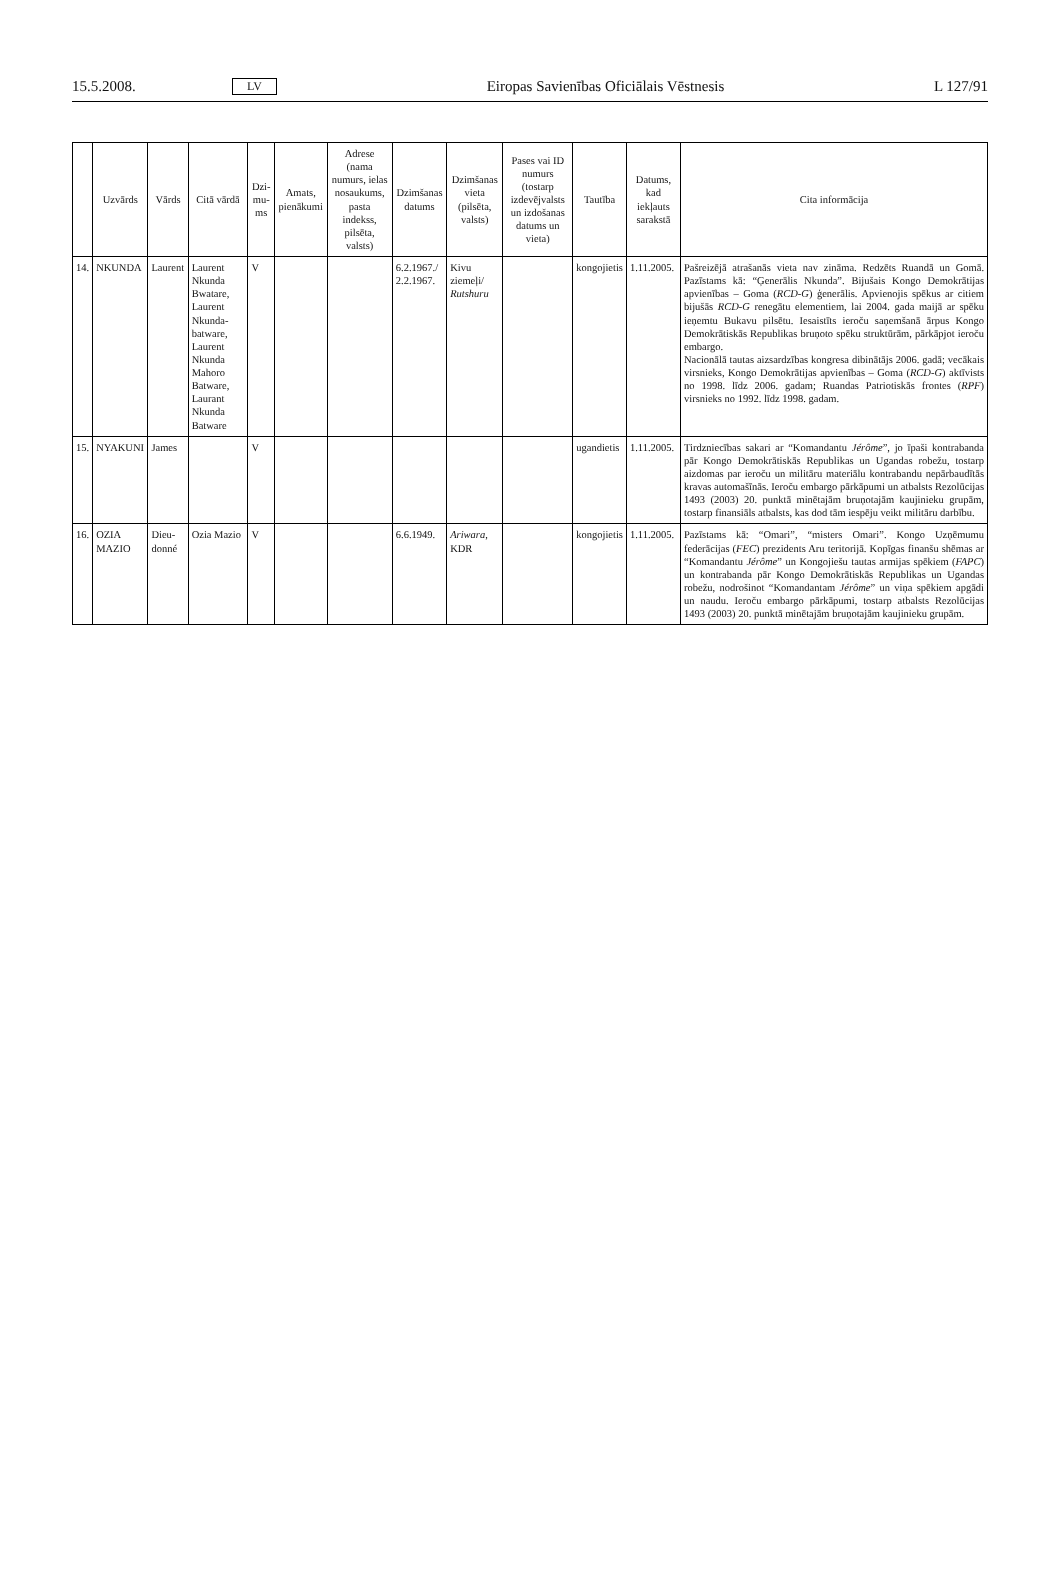15.5.2008. LV Eiropas Savienības Oficiālais Vēstnesis L 127/91
| | Uzvārds | Vārds | Citā vārdā | Dzi-mu-ms | Amats, pienākumi | Adrese (nama numurs, ielas nosaukums, pasta indekss, pilsēta, valsts) | Dzimšanas datums | Dzimšanas vieta (pilsēta, valsts) | Pases vai ID numurs (tostarp izdevējvalsts un izdošanas datums un vieta) | Tautība | Datums, kad iekļauts sarakstā | Cita informācija |
| --- | --- | --- | --- | --- | --- | --- | --- | --- | --- | --- | --- | --- |
| 14. | NKUNDA | Laurent | Laurent Nkunda Bwatare, Laurent Nkunda-batware, Laurent Nkunda Mahoro Batware, Laurant Nkunda Batware | V | | | 6.2.1967./ 2.2.1967. | Kivu ziemeļi/ Rutshuru | | kongojietis | 1.11.2005. | Pašreizējā atrašanās vieta nav zināma. Redzēts Ruandā un Gomā. Pazīstams kā: “Ģenerālis Nkunda”. Bijušais Kongo Demokrātijas apvienības – Goma ( RCD-G ) ģenerālis. Apvienojis spēkus ar citiem bijušās RCD-G renegātu elementiem, lai 2004. gada maijā ar spēku ieņemtu Bukavu pilsētu. Iesaistīts ieroču saņemšanā ārpus Kongo Demokrātiskās Republikas bruņoto spēku struktūrām, pārkāpjot ieroču embargo. Nacionālā tautas aizsardzības kongresa dibinātājs 2006. gadā; vecākais virsnieks, Kongo Demokrātijas apvienības – Goma ( RCD-G ) aktīvists no 1998. līdz 2006. gadam; Ruandas Patriotiskās frontes ( RPF ) virsnieks no 1992. līdz 1998. gadam. |
| 15. | NYAKUNI | James | | V | | | | | | ugandietis | 1.11.2005. | Tirdzniecības sakari ar “Komandantu Jérôme ”, jo īpaši kontrabanda pār Kongo Demokrātiskās Republikas un Ugandas robežu, tostarp aizdomas par ieroču un militāru materiālu kontrabandu nepārbaudītās kravas automašīnās. Ieroču embargo pārkāpumi un atbalsts Rezolūcijas 1493 (2003) 20. punktā minētajām bruņotajām kaujinieku grupām, tostarp finansiāls atbalsts, kas dod tām iespēju veikt militāru darbību. |
| 16. | OZIA MAZIO | Dieu-donné | Ozia Mazio | V | | | 6.6.1949. | Ariwara , KDR | | kongojietis | 1.11.2005. | Pazīstams kā: “Omari”, “misters Omari”. Kongo Uzņēmumu federācijas ( FEC ) prezidents Aru teritorijā. Kopīgas finanšu shēmas ar “Komandantu Jérôme ” un Kongojiešu tautas armijas spēkiem ( FAPC ) un kontrabanda pār Kongo Demokrātiskās Republikas un Ugandas robežu, nodrošinot “Komandantam Jérôme ” un viņa spēkiem apgādi un naudu. Ieroču embargo pārkāpumi, tostarp atbalsts Rezolūcijas 1493 (2003) 20. punktā minētajām bruņotajām kaujinieku grupām. |